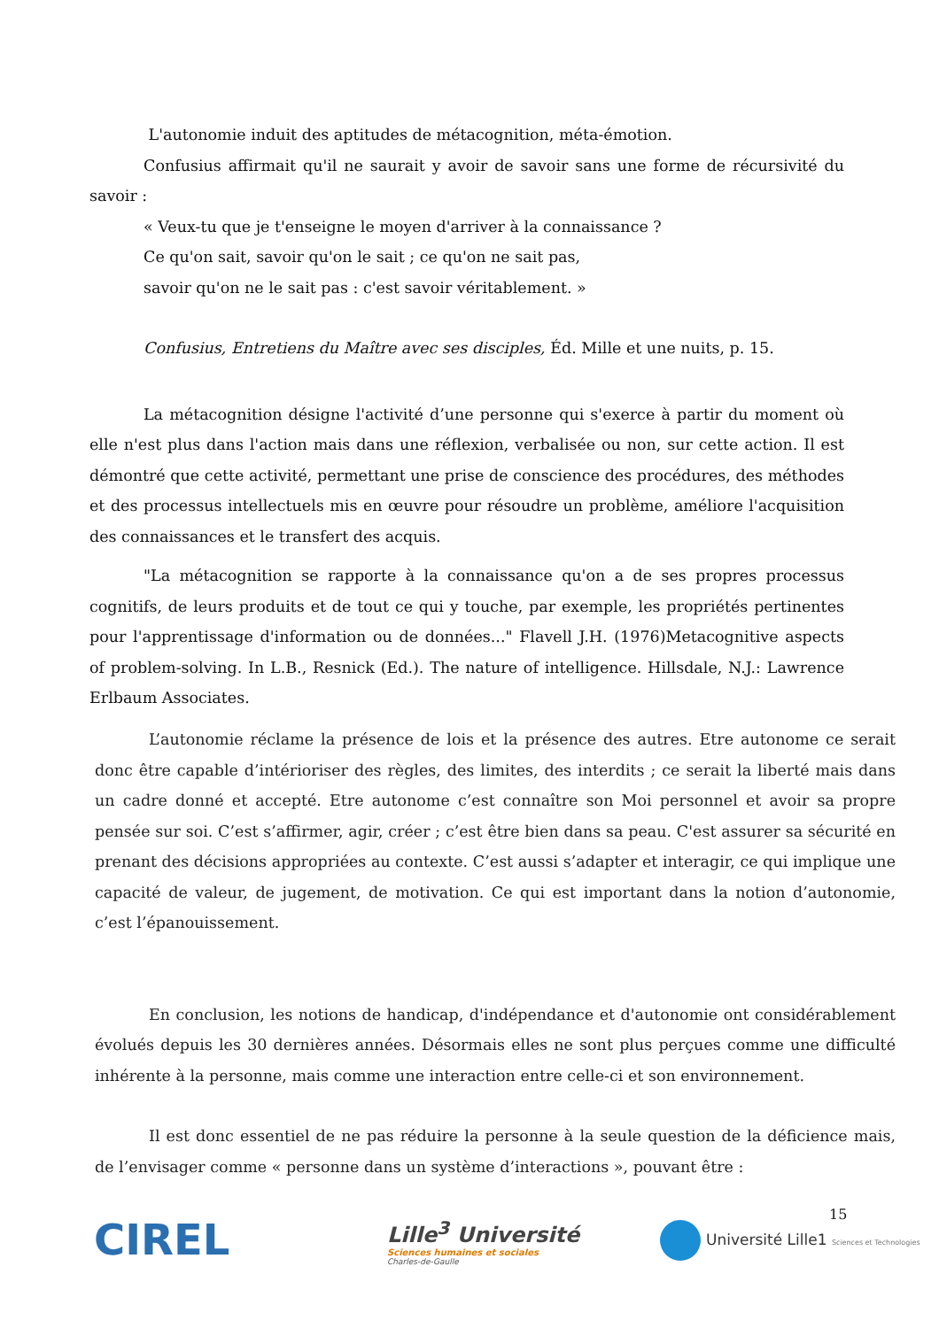L'autonomie induit des aptitudes de métacognition, méta-émotion.
Confusius affirmait qu'il ne saurait y avoir de savoir sans une forme de récursivité du savoir :
« Veux-tu que je t'enseigne le moyen d'arriver à la connaissance ?
Ce qu'on sait, savoir qu'on le sait ; ce qu'on ne sait pas,
savoir qu'on ne le sait pas : c'est savoir véritablement. »
Confusius, Entretiens du Maître avec ses disciples, Éd. Mille et une nuits, p. 15.
La métacognition désigne l'activité d’une personne qui s'exerce à partir du moment où elle n'est plus dans l'action mais dans une réflexion, verbalisée ou non, sur cette action. Il est démontré que cette activité, permettant une prise de conscience des procédures, des méthodes et des processus intellectuels mis en œuvre pour résoudre un problème, améliore l'acquisition des connaissances et le transfert des acquis.
"La métacognition se rapporte à la connaissance qu'on a de ses propres processus cognitifs, de leurs produits et de tout ce qui y touche, par exemple, les propriétés pertinentes pour l'apprentissage d'information ou de données..." Flavell J.H. (1976)Metacognitive aspects of problem-solving. In L.B., Resnick (Ed.). The nature of intelligence. Hillsdale, N.J.: Lawrence Erlbaum Associates.
L’autonomie réclame la présence de lois et la présence des autres. Etre autonome ce serait donc être capable d’intérioriser des règles, des limites, des interdits ; ce serait la liberté mais dans un cadre donné et accepté. Etre autonome c’est connaître son Moi personnel et avoir sa propre pensée sur soi. C’est s’affirmer, agir, créer ; c’est être bien dans sa peau. C'est assurer sa sécurité en prenant des décisions appropriées au contexte. C’est aussi s’adapter et interagir, ce qui implique une capacité de valeur, de jugement, de motivation. Ce qui est important dans la notion d’autonomie, c’est l’épanouissement.
En conclusion, les notions de handicap, d'indépendance et d'autonomie ont considérablement évolués depuis les 30 dernières années. Désormais elles ne sont plus perçues comme une difficulté inhérente à la personne, mais comme une interaction entre celle-ci et son environnement.
Il est donc essentiel de ne pas réduire la personne à la seule question de la déficience mais, de l’envisager comme « personne dans un système d’interactions », pouvant être :
15
CIREL
Lille<sup>3</sup> Université
Sciences humaines et sociales
Charles-de-Gaulle
Université Lille1 Sciences et Technologies